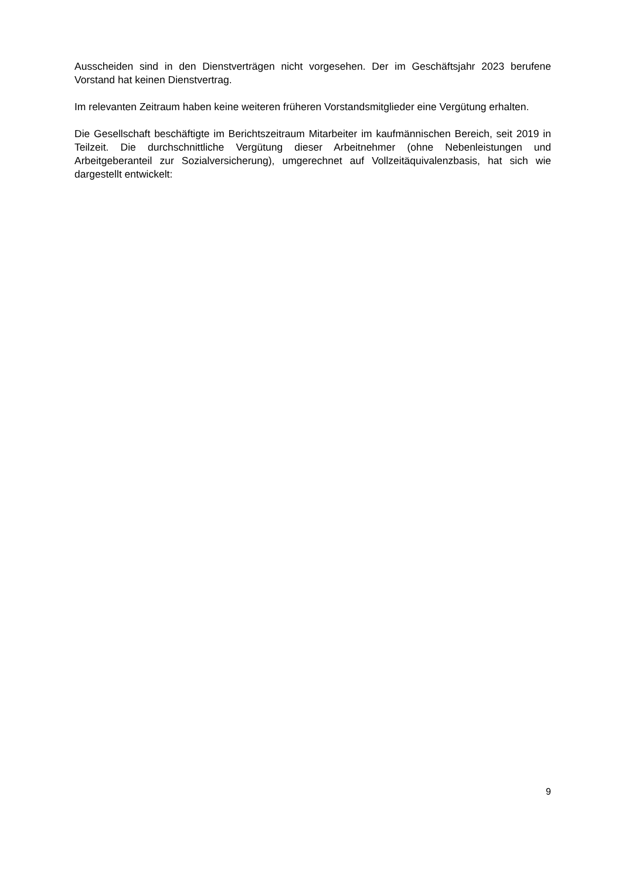Ausscheiden sind in den Dienstverträgen nicht vorgesehen. Der im Geschäftsjahr 2023 berufene Vorstand hat keinen Dienstvertrag.
Im relevanten Zeitraum haben keine weiteren früheren Vorstandsmitglieder eine Vergütung erhalten.
Die Gesellschaft beschäftigte im Berichtszeitraum Mitarbeiter im kaufmännischen Bereich, seit 2019 in Teilzeit. Die durchschnittliche Vergütung dieser Arbeitnehmer (ohne Nebenleistungen und Arbeitgeberanteil zur Sozialversicherung), umgerechnet auf Vollzeitäquivalenzbasis, hat sich wie dargestellt entwickelt:
9